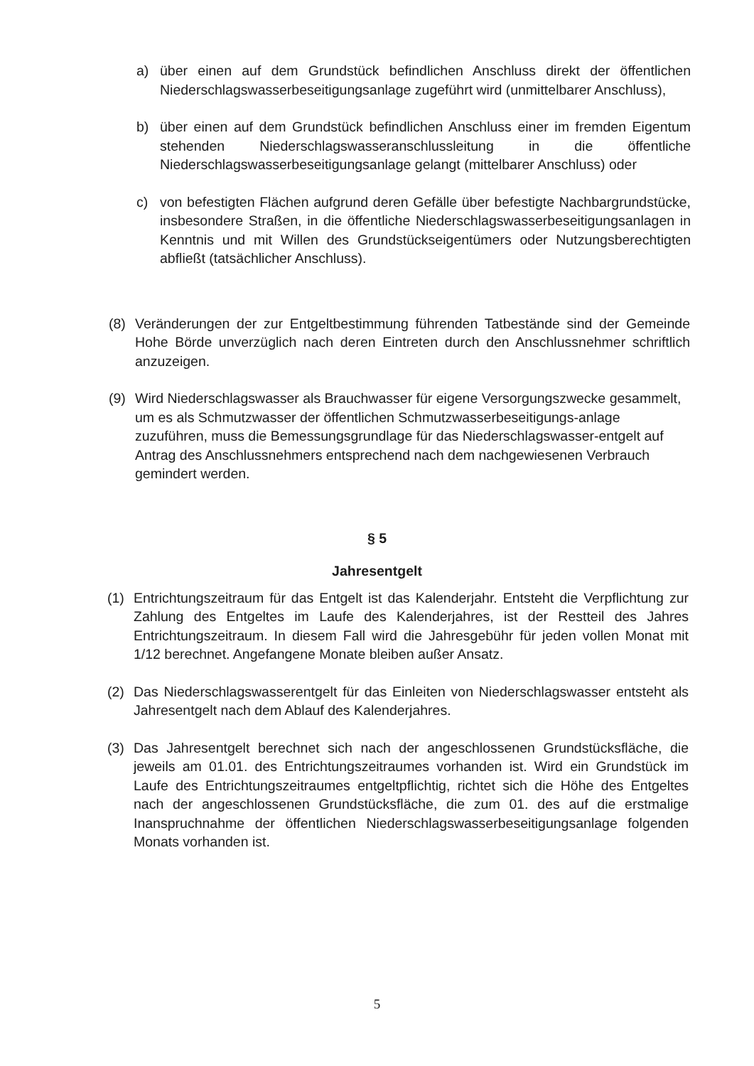a) über einen auf dem Grundstück befindlichen Anschluss direkt der öffentlichen Niederschlagswasserbeseitigungsanlage zugeführt wird (unmittelbarer Anschluss),
b) über einen auf dem Grundstück befindlichen Anschluss einer im fremden Eigentum stehenden Niederschlagswasseranschlussleitung in die öffentliche Niederschlagswasserbeseitigungsanlage gelangt (mittelbarer Anschluss) oder
c) von befestigten Flächen aufgrund deren Gefälle über befestigte Nachbargrundstücke, insbesondere Straßen, in die öffentliche Niederschlagswasserbeseitigungsanlagen in Kenntnis und mit Willen des Grundstückseigentümers oder Nutzungsberechtigten abfließt (tatsächlicher Anschluss).
(8) Veränderungen der zur Entgeltbestimmung führenden Tatbestände sind der Gemeinde Hohe Börde unverzüglich nach deren Eintreten durch den Anschlussnehmer schriftlich anzuzeigen.
(9) Wird Niederschlagswasser als Brauchwasser für eigene Versorgungszwecke gesammelt, um es als Schmutzwasser der öffentlichen Schmutzwasserbeseitigungs-anlage zuzuführen, muss die Bemessungsgrundlage für das Niederschlagswasser-entgelt auf Antrag des Anschlussnehmers entsprechend nach dem nachgewiesenen Verbrauch gemindert werden.
§ 5
Jahresentgelt
(1) Entrichtungszeitraum für das Entgelt ist das Kalenderjahr. Entsteht die Verpflichtung zur Zahlung des Entgeltes im Laufe des Kalenderjahres, ist der Restteil des Jahres Entrichtungszeitraum. In diesem Fall wird die Jahresgebühr für jeden vollen Monat mit 1/12 berechnet. Angefangene Monate bleiben außer Ansatz.
(2) Das Niederschlagswasserentgelt für das Einleiten von Niederschlagswasser entsteht als Jahresentgelt nach dem Ablauf des Kalenderjahres.
(3) Das Jahresentgelt berechnet sich nach der angeschlossenen Grundstücksfläche, die jeweils am 01.01. des Entrichtungszeitraumes vorhanden ist. Wird ein Grundstück im Laufe des Entrichtungszeitraumes entgeltpflichtig, richtet sich die Höhe des Entgeltes nach der angeschlossenen Grundstücksfläche, die zum 01. des auf die erstmalige Inanspruchnahme der öffentlichen Niederschlagswasserbeseitigungsanlage folgenden Monats vorhanden ist.
5